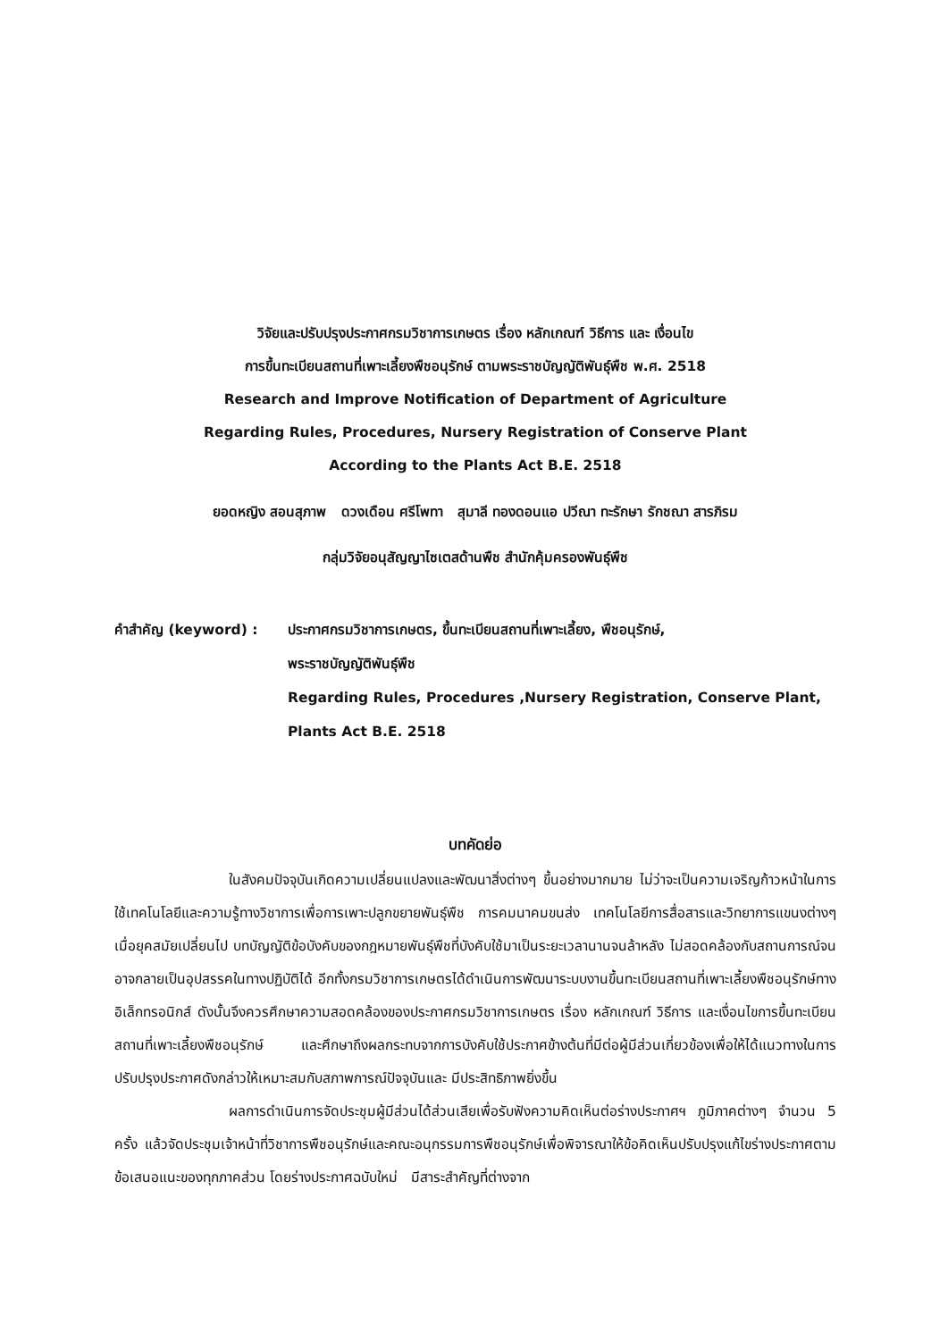วิจัยและปรับปรุงประกาศกรมวิชาการเกษตร เรื่อง หลักเกณฑ์ วิธีการ และ เงื่อนไข
การขึ้นทะเบียนสถานที่เพาะเลี้ยงพืชอนุรักษ์ ตามพระราชบัญญัติพันธุ์พืช พ.ศ. 2518
Research and Improve Notification of Department of Agriculture
Regarding Rules, Procedures, Nursery Registration of Conserve Plant
According to the Plants Act B.E. 2518
ยอดหญิง สอนสุภาพ ดวงเดือน ศรีโพทา สุมาลี ทองดอนแอ ปวีณา ทะรักษา รักชณา สารภิรม
กลุ่มวิจัยอนุสัญญาไซเตสด้านพืช สำนักคุ้มครองพันธุ์พืช
คำสำคัญ (keyword) : ประกาศกรมวิชาการเกษตร, ขึ้นทะเบียนสถานที่เพาะเลี้ยง, พืชอนุรักษ์,
พระราชบัญญัติพันธุ์พืช
Regarding Rules, Procedures ,Nursery Registration, Conserve Plant,
Plants Act B.E. 2518
บทคัดย่อ
ในสังคมปัจจุบันเกิดความเปลี่ยนแปลงและพัฒนาสิ่งต่างๆ ขึ้นอย่างมากมาย ไม่ว่าจะเป็นความเจริญก้าวหน้าในการใช้เทคโนโลยีและความรู้ทางวิชาการเพื่อการเพาะปลูกขยายพันธุ์พืช การคมนาคมขนส่ง เทคโนโลยีการสื่อสารและวิทยาการแขนงต่างๆ เมื่อยุคสมัยเปลี่ยนไป บทบัญญัติข้อบังคับของกฎหมายพันธุ์พืชที่บังคับใช้มาเป็นระยะเวลานานจนล้าหลัง ไม่สอดคล้องกับสถานการณ์จนอาจกลายเป็นอุปสรรคในทางปฏิบัติได้ อีกทั้งกรมวิชาการเกษตรได้ดำเนินการพัฒนาระบบงานขึ้นทะเบียนสถานที่เพาะเลี้ยงพืชอนุรักษ์ทางอิเล็กทรอนิกส์ ดังนั้นจึงควรศึกษาความสอดคล้องของประกาศกรมวิชาการเกษตร เรื่อง หลักเกณฑ์ วิธีการ และเงื่อนไขการขึ้นทะเบียนสถานที่เพาะเลี้ยงพืชอนุรักษ์ และศึกษาถึงผลกระทบจากการบังคับใช้ประกาศข้างต้นที่มีต่อผู้มีส่วนเกี่ยวข้องเพื่อให้ได้แนวทางในการปรับปรุงประกาศดังกล่าวให้เหมาะสมกับสภาพการณ์ปัจจุบันและ มีประสิทธิภาพยิ่งขึ้น
ผลการดำเนินการจัดประชุมผู้มีส่วนได้ส่วนเสียเพื่อรับฟังความคิดเห็นต่อร่างประกาศฯ ภูมิภาคต่างๆ จำนวน 5 ครั้ง แล้วจัดประชุมเจ้าหน้าที่วิชาการพืชอนุรักษ์และคณะอนุกรรมการพืชอนุรักษ์เพื่อพิจารณาให้ข้อคิดเห็นปรับปรุงแก้ไขร่างประกาศตามข้อเสนอแนะของทุกภาคส่วน โดยร่างประกาศฉบับใหม่ มีสาระสำคัญที่ต่างจาก